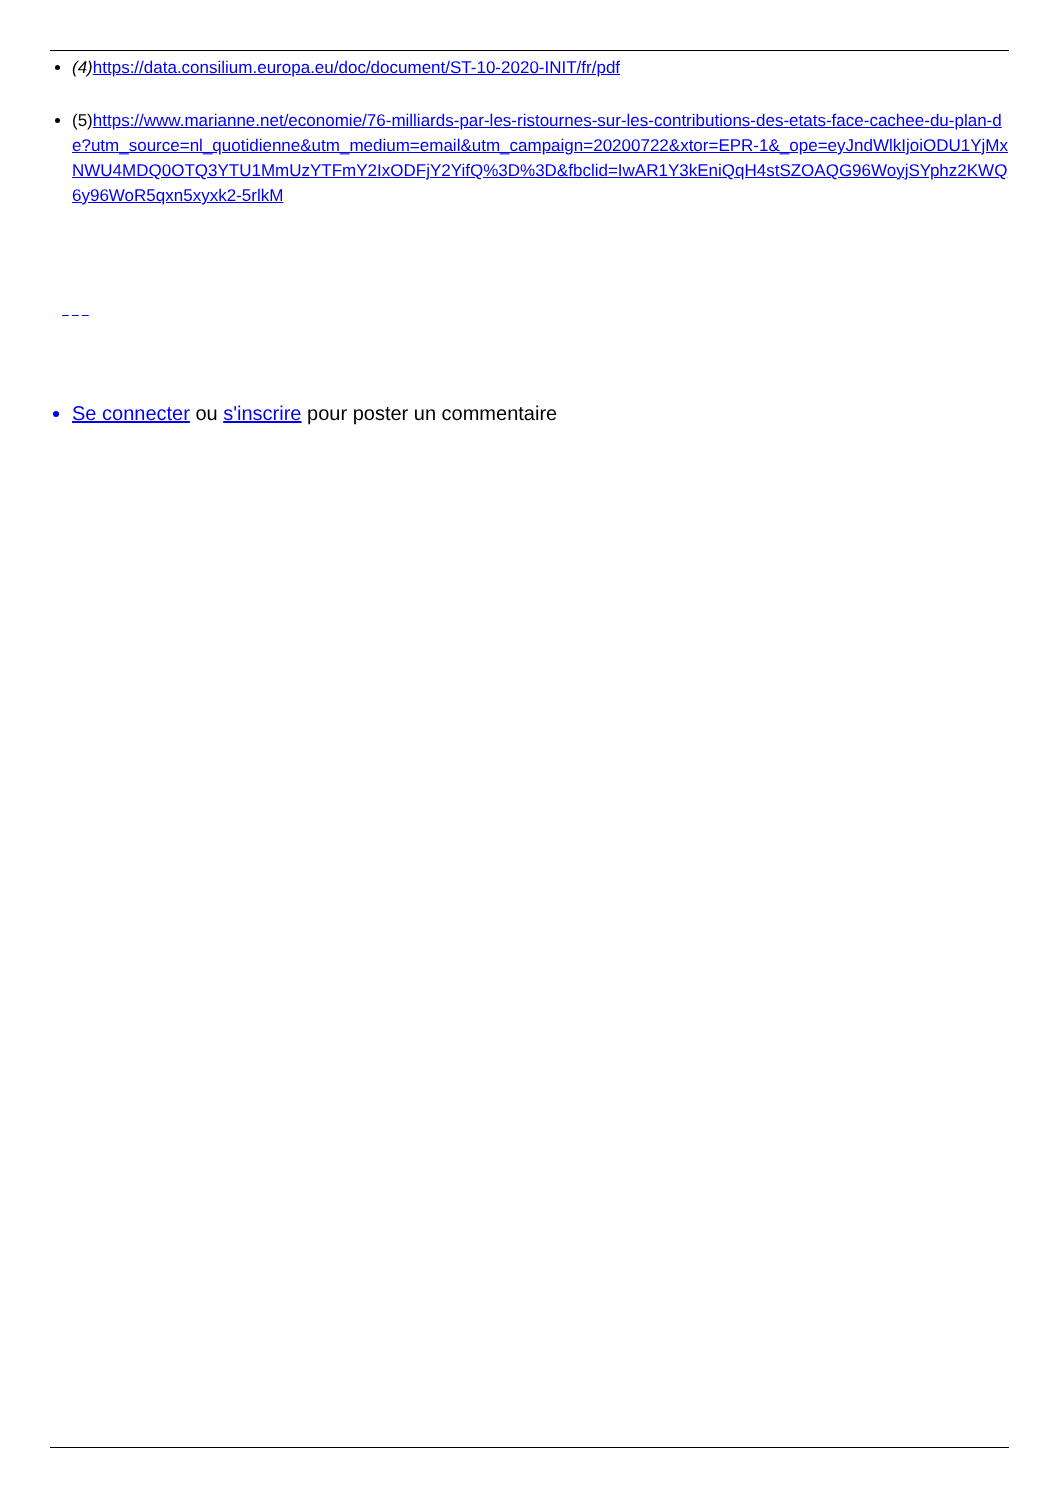(4) https://data.consilium.europa.eu/doc/document/ST-10-2020-INIT/fr/pdf
(5)https://www.marianne.net/economie/76-milliards-par-les-ristournes-sur-les-contributions-des-etats-face-cachee-du-plan-de?utm_source=nl_quotidienne&utm_medium=email&utm_campaign=20200722&xtor=EPR-1&_ope=eyJndWlkIjoiODU1YjMxNWU4MDQ0OTQ3YTU1MmUzYTFmY2IxODFjY2YifQ%3D%3D&fbclid=IwAR1Y3kEniQqH4stSZOAQG96WoyjSYphz2KWQ6y96WoR5qxn5xyxk2-5rlkM
Se connecter ou s'inscrire pour poster un commentaire